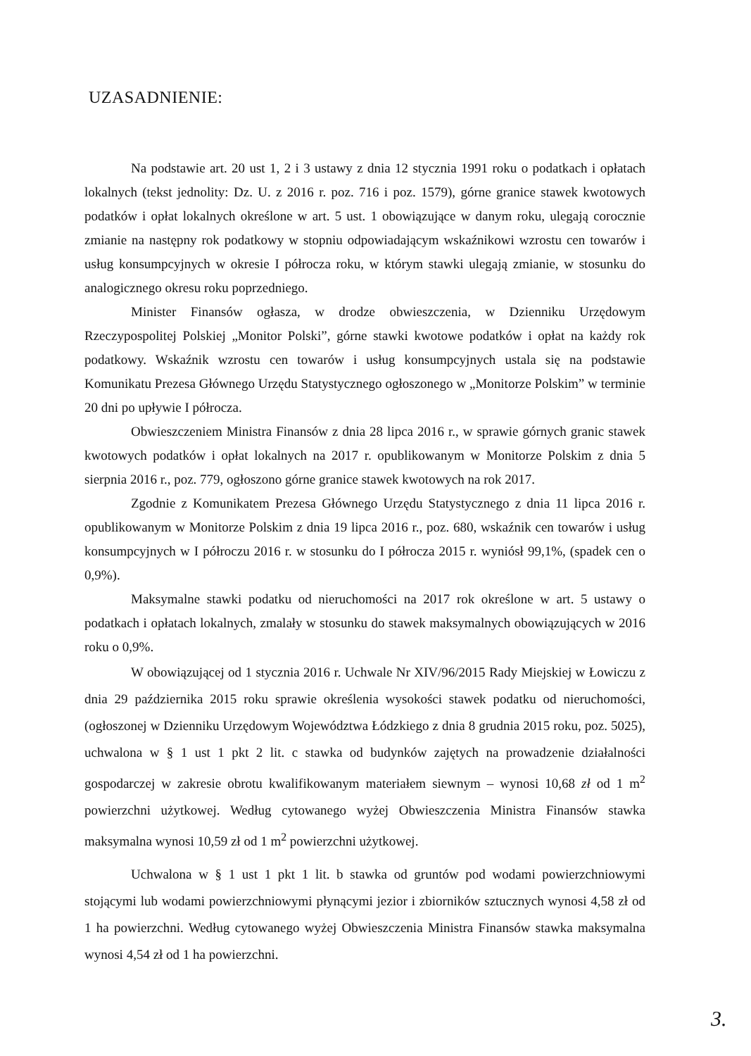UZASADNIENIE:
Na podstawie art. 20 ust 1, 2 i 3 ustawy z dnia 12 stycznia 1991 roku o podatkach i opłatach lokalnych (tekst jednolity: Dz. U. z 2016 r. poz. 716 i poz. 1579), górne granice stawek kwotowych podatków i opłat lokalnych określone w art. 5 ust. 1 obowiązujące w danym roku, ulegają corocznie zmianie na następny rok podatkowy w stopniu odpowiadającym wskaźnikowi wzrostu cen towarów i usług konsumpcyjnych w okresie I półrocza roku, w którym stawki ulegają zmianie, w stosunku do analogicznego okresu roku poprzedniego.
Minister Finansów ogłasza, w drodze obwieszczenia, w Dzienniku Urzędowym Rzeczypospolitej Polskiej „Monitor Polski”, górne stawki kwotowe podatków i opłat na każdy rok podatkowy. Wskaźnik wzrostu cen towarów i usług konsumpcyjnych ustala się na podstawie Komunikatu Prezesa Głównego Urzędu Statystycznego ogłoszonego w „Monitorze Polskim” w terminie 20 dni po upływie I półrocza.
Obwieszczeniem Ministra Finansów z dnia 28 lipca 2016 r., w sprawie górnych granic stawek kwotowych podatków i opłat lokalnych na 2017 r. opublikowanym w Monitorze Polskim z dnia 5 sierpnia 2016 r., poz. 779, ogłoszono górne granice stawek kwotowych na rok 2017.
Zgodnie z Komunikatem Prezesa Głównego Urzędu Statystycznego z dnia 11 lipca 2016 r. opublikowanym w Monitorze Polskim z dnia 19 lipca 2016 r., poz. 680, wskaźnik cen towarów i usług konsumpcyjnych w I półroczu 2016 r. w stosunku do I półrocza 2015 r. wyniósł 99,1%, (spadek cen o 0,9%).
Maksymalne stawki podatku od nieruchomości na 2017 rok określone w art. 5 ustawy o podatkach i opłatach lokalnych, zmalały w stosunku do stawek maksymalnych obowiązujących w 2016 roku o 0,9%.
W obowiązującej od 1 stycznia 2016 r. Uchwale Nr XIV/96/2015 Rady Miejskiej w Łowiczu z dnia 29 października 2015 roku sprawie określenia wysokości stawek podatku od nieruchomości, (ogłoszonej w Dzienniku Urzędowym Województwa Łódzkiego z dnia 8 grudnia 2015 roku, poz. 5025), uchwalona w § 1 ust 1 pkt 2 lit. c stawka od budynków zajętych na prowadzenie działalności gospodarczej w zakresie obrotu kwalifikowanym materiałem siewnym – wynosi 10,68 zł od 1 m<sup>2</sup> powierzchni użytkowej. Według cytowanego wyżej Obwieszczenia Ministra Finansów stawka maksymalna wynosi 10,59 zł od 1 m<sup>2</sup> powierzchni użytkowej.
Uchwalona w § 1 ust 1 pkt 1 lit. b stawka od gruntów pod wodami powierzchniowymi stojącymi lub wodami powierzchniowymi płynącymi jezior i zbiorników sztucznych wynosi 4,58 zł od 1 ha powierzchni. Według cytowanego wyżej Obwieszczenia Ministra Finansów stawka maksymalna wynosi 4,54 zł od 1 ha powierzchni.
3.